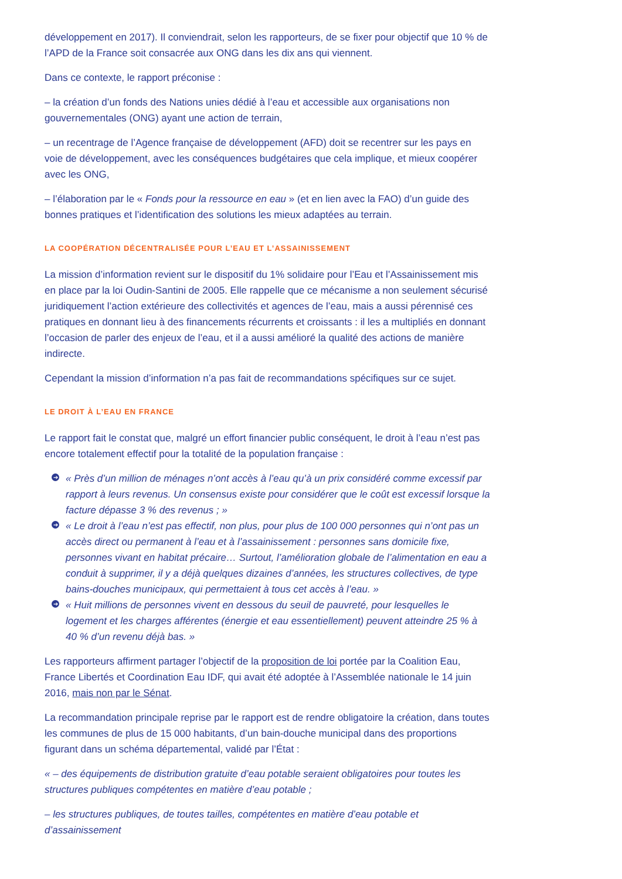développement en 2017). Il conviendrait, selon les rapporteurs, de se fixer pour objectif que 10 % de l’APD de la France soit consacrée aux ONG dans les dix ans qui viennent.
Dans ce contexte, le rapport préconise :
– la création d’un fonds des Nations unies dédié à l’eau et accessible aux organisations non gouvernementales (ONG) ayant une action de terrain,
– un recentrage de l’Agence française de développement (AFD) doit se recentrer sur les pays en voie de développement, avec les conséquences budgétaires que cela implique, et mieux coopérer avec les ONG,
– l’élaboration par le « Fonds pour la ressource en eau » (et en lien avec la FAO) d’un guide des bonnes pratiques et l’identification des solutions les mieux adaptées au terrain.
LA COOPÉRATION DÉCENTRALISÉE POUR L’EAU ET L’ASSAINISSEMENT
La mission d’information revient sur le dispositif du 1% solidaire pour l’Eau et l’Assainissement mis en place par la loi Oudin-Santini de 2005. Elle rappelle que ce mécanisme a non seulement sécurisé juridiquement l’action extérieure des collectivités et agences de l’eau, mais a aussi pérennisé ces pratiques en donnant lieu à des financements récurrents et croissants : il les a multipliés en donnant l’occasion de parler des enjeux de l’eau, et il a aussi amélioré la qualité des actions de manière indirecte.
Cependant la mission d’information n’a pas fait de recommandations spécifiques sur ce sujet.
LE DROIT À L’EAU EN FRANCE
Le rapport fait le constat que, malgré un effort financier public conséquent, le droit à l’eau n’est pas encore totalement effectif pour la totalité de la population française :
➔ « Près d’un million de ménages n’ont accès à l’eau qu’à un prix considéré comme excessif par rapport à leurs revenus. Un consensus existe pour considérer que le coût est excessif lorsque la facture dépasse 3 % des revenus ; »
➔ « Le droit à l’eau n’est pas effectif, non plus, pour plus de 100 000 personnes qui n’ont pas un accès direct ou permanent à l’eau et à l’assainissement : personnes sans domicile fixe, personnes vivant en habitat précaire… Surtout, l’amélioration globale de l’alimentation en eau a conduit à supprimer, il y a déjà quelques dizaines d’années, les structures collectives, de type bains-douches municipaux, qui permettaient à tous cet accès à l’eau. »
➔ « Huit millions de personnes vivent en dessous du seuil de pauvreté, pour lesquelles le logement et les charges afférentes (énergie et eau essentiellement) peuvent atteindre 25 % à 40 % d’un revenu déjà bas. »
Les rapporteurs affirment partager l’objectif de la proposition de loi portée par la Coalition Eau, France Libertés et Coordination Eau IDF, qui avait été adoptée à l’Assemblée nationale le 14 juin 2016, mais non par le Sénat.
La recommandation principale reprise par le rapport est de rendre obligatoire la création, dans toutes les communes de plus de 15 000 habitants, d’un bain-douche municipal dans des proportions figurant dans un schéma départemental, validé par l’État :
« – des équipements de distribution gratuite d’eau potable seraient obligatoires pour toutes les structures publiques compétentes en matière d’eau potable ;
– les structures publiques, de toutes tailles, compétentes en matière d’eau potable et d’assainissement